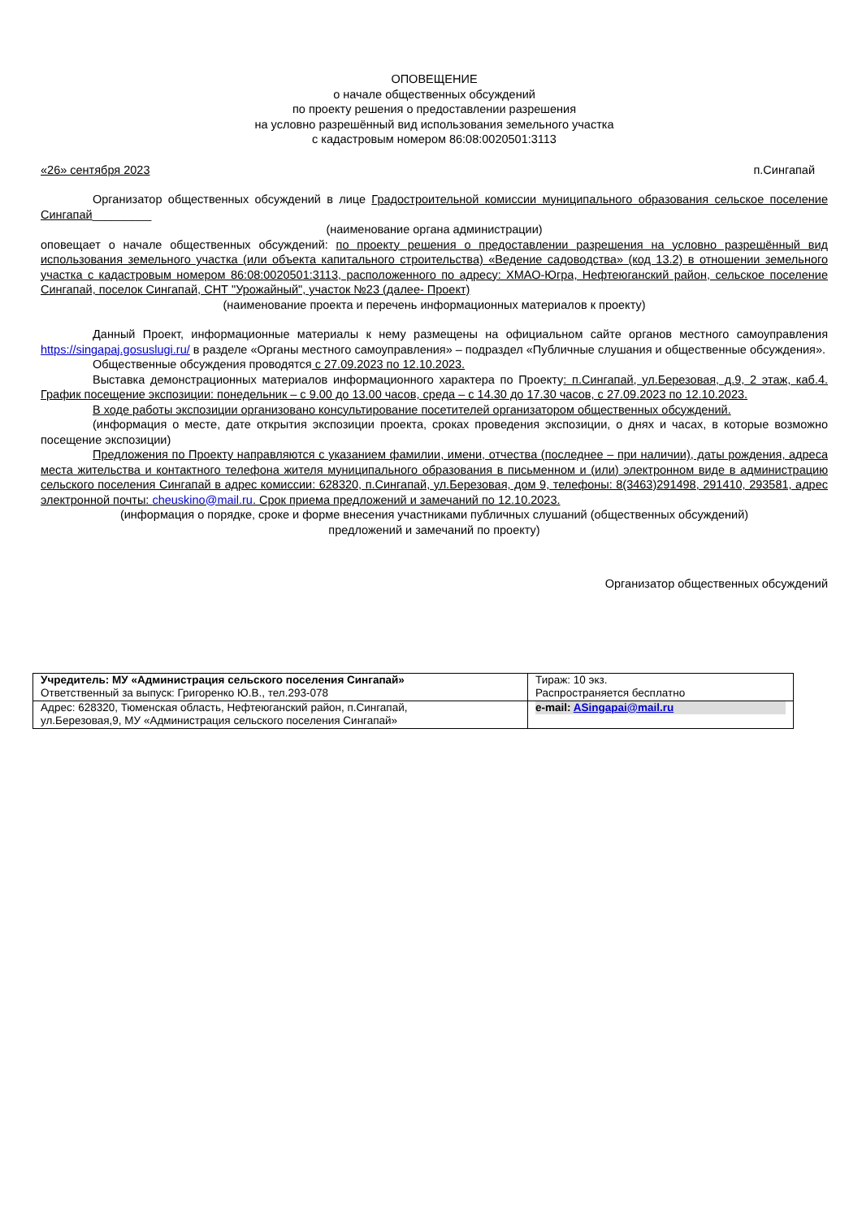ОПОВЕЩЕНИЕ
о начале общественных обсуждений
по проекту решения о предоставлении разрешения
на условно разрешённый вид использования земельного участка
с кадастровым номером 86:08:0020501:3113
«26» сентября 2023 п.Сингапай
Организатор общественных обсуждений в лице Градостроительной комиссии муниципального образования сельское поселение Сингапай_________
(наименование органа администрации)
оповещает о начале общественных обсуждений: по проекту решения о предоставлении разрешения на условно разрешённый вид использования земельного участка (или объекта капитального строительства) «Ведение садоводства» (код 13.2) в отношении земельного участка с кадастровым номером 86:08:0020501:3113, расположенного по адресу: ХМАО-Югра, Нефтеюганский район, сельское поселение Сингапай, поселок Сингапай, СНТ "Урожайный", участок №23 (далее- Проект)
(наименование проекта и перечень информационных материалов к проекту)
Данный Проект, информационные материалы к нему размещены на официальном сайте органов местного самоуправления https://singapaj.gosuslugi.ru/ в разделе «Органы местного самоуправления» – подраздел «Публичные слушания и общественные обсуждения».
Общественные обсуждения проводятся с 27.09.2023 по 12.10.2023.
Выставка демонстрационных материалов информационного характера по Проекту: п.Сингапай, ул.Березовая, д.9, 2 этаж, каб.4. График посещение экспозиции: понедельник – с 9.00 до 13.00 часов, среда – с 14.30 до 17.30 часов, с 27.09.2023 по 12.10.2023.
В ходе работы экспозиции организовано консультирование посетителей организатором общественных обсуждений.
(информация о месте, дате открытия экспозиции проекта, сроках проведения экспозиции, о днях и часах, в которые возможно посещение экспозиции)
Предложения по Проекту направляются с указанием фамилии, имени, отчества (последнее – при наличии), даты рождения, адреса места жительства и контактного телефона жителя муниципального образования в письменном и (или) электронном виде в администрацию сельского поселения Сингапай в адрес комиссии: 628320, п.Сингапай, ул.Березовая, дом 9, телефоны: 8(3463)291498, 291410, 293581, адрес электронной почты: cheuskino@mail.ru. Срок приема предложений и замечаний по 12.10.2023.
(информация о порядке, сроке и форме внесения участниками публичных слушаний (общественных обсуждений)
предложений и замечаний по проекту)
Организатор общественных обсуждений
| Учредитель: МУ «Администрация сельского поселения Сингапай» Ответственный за выпуск: Григоренко Ю.В., тел.293-078 | Тираж: 10 экз. Распространяется бесплатно |
| Адрес: 628320, Тюменская область, Нефтеюганский район, п.Сингапай, ул.Березовая,9, МУ «Администрация сельского поселения Сингапай» | e-mail: ASingapai@mail.ru |